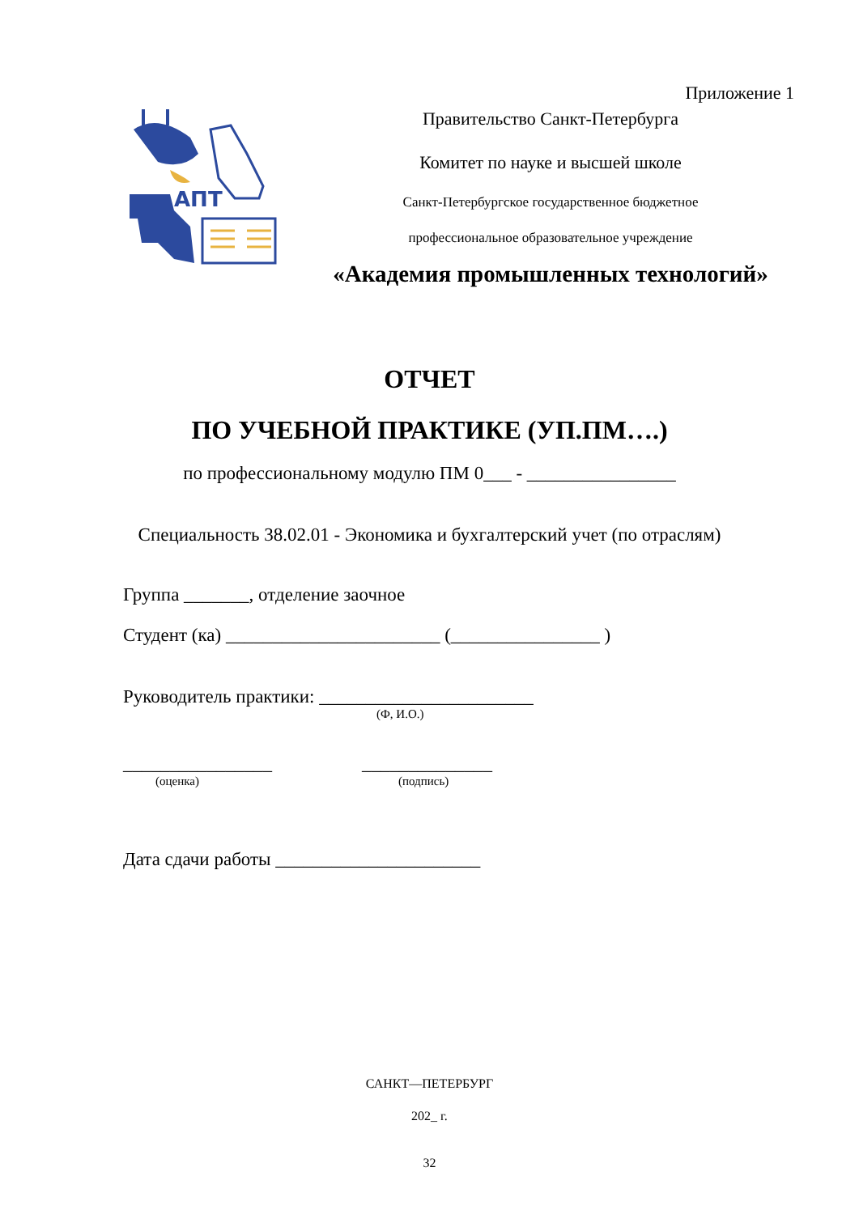Приложение 1
АПТ
Правительство Санкт-Петербурга
Комитет по науке и высшей школе
Санкт-Петербургское государственное бюджетное
профессиональное образовательное учреждение
«Академия промышленных технологий»
ОТЧЕТ
ПО УЧЕБНОЙ ПРАКТИКЕ (УП.ПМ….)
по профессиональному модулю ПМ 0___ - ________________
Специальность 38.02.01 - Экономика и бухгалтерский учет (по отраслям)
Группа _______, отделение заочное
Студент (ка) _______________________ (________________ )
Руководитель практики: _______________________
(Ф, И.О.)
________________ ______________
(оценка) (подпись)
Дата сдачи работы ______________________
САНКТ—ПЕТЕРБУРГ
202_ г.
32